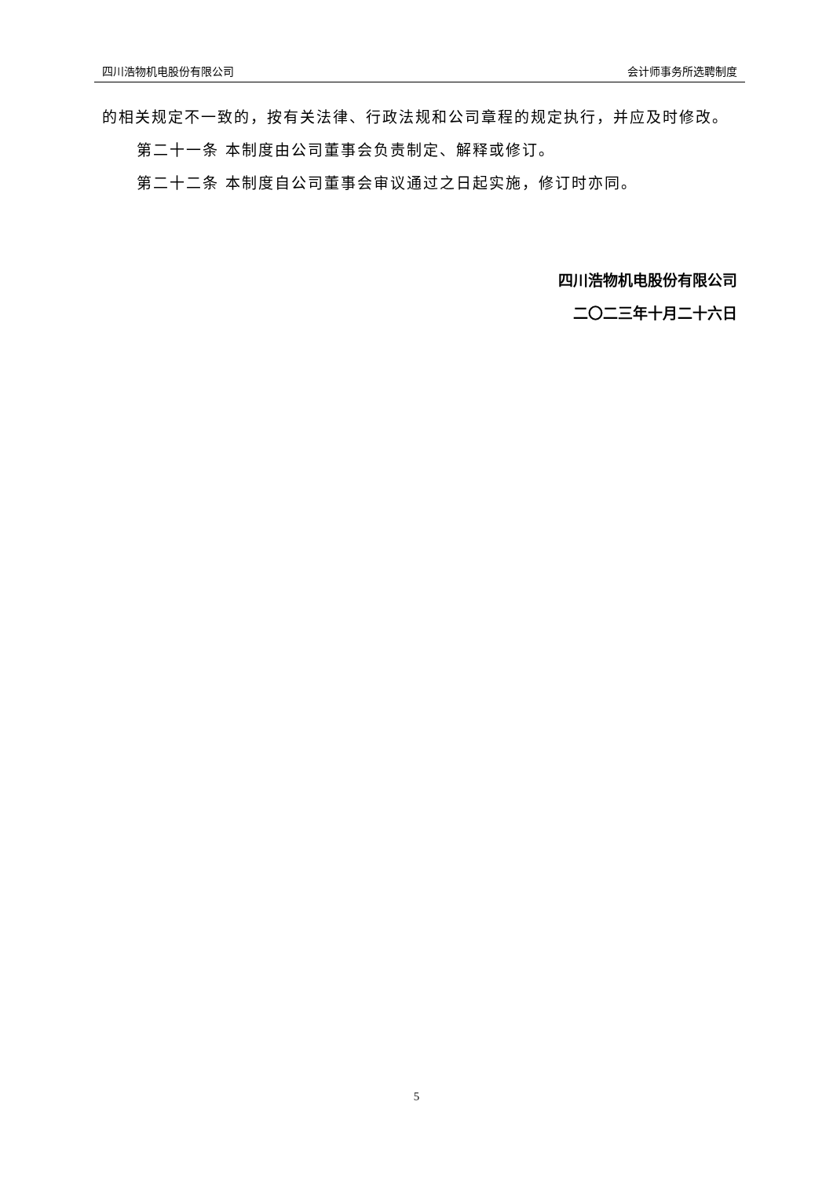四川浩物机电股份有限公司 会计师事务所选聘制度
的相关规定不一致的，按有关法律、行政法规和公司章程的规定执行，并应及时修改。
第二十一条 本制度由公司董事会负责制定、解释或修订。
第二十二条 本制度自公司董事会审议通过之日起实施，修订时亦同。
四川浩物机电股份有限公司
二〇二三年十月二十六日
5